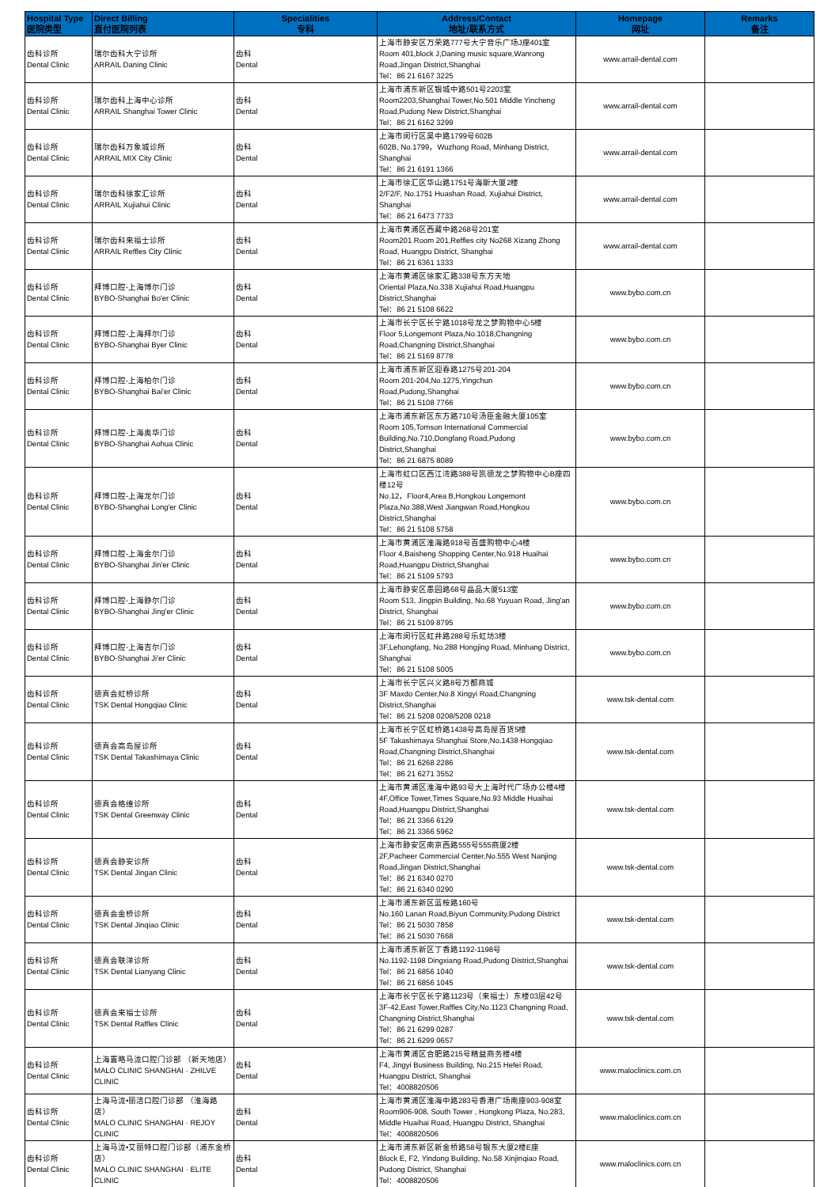| Hospital Type 医院类型 | Direct Billing 直付医院列表 | Specialities 专科 | Address/Contact 地址/联系方式 | Homepage 网址 | Remarks 备注 |
| --- | --- | --- | --- | --- | --- |
| 齿科诊所 Dental Clinic | 瑞尔齿科大宁诊所 ARRAIL Daning Clinic | 齿科 Dental | 上海市静安区万荣路777号大宁音乐广场J座401室 Room 401,block J,Daning music square,Wanrong Road,Jingan District,Shanghai Tel：86 21 6167 3225 | www.arrail-dental.com | |
| 齿科诊所 Dental Clinic | 瑞尔齿科上海中心诊所 ARRAIL Shanghai Tower Clinic | 齿科 Dental | 上海市浦东新区银城中路501号2203室 Room2203,Shanghai Tower,No.501 Middle Yincheng Road,Pudong New District,Shanghai Tel：86 21 6162 3299 | www.arrail-dental.com | |
| 齿科诊所 Dental Clinic | 瑞尔齿科万象城诊所 ARRAIL MIX City Clinic | 齿科 Dental | 上海市闵行区吴中路1799号602B 602B, No.1799，Wuzhong Road, Minhang District, Shanghai Tel：86 21 6191 1366 | www.arrail-dental.com | |
| 齿科诊所 Dental Clinic | 瑞尔齿科徐家汇诊所 ARRAIL Xujiahui Clinic | 齿科 Dental | 上海市徐汇区华山路1751号海斯大厦2楼 2/F2/F, No.1751 Huashan Road, Xujiahui District, Shanghai Tel：86 21 6473 7733 | www.arrail-dental.com | |
| 齿科诊所 Dental Clinic | 瑞尔齿科来福士诊所 ARRAIL Reffles City Clinic | 齿科 Dental | 上海市黄浦区西藏中路268号201室 Room201 Room 201,Reffles city No268 Xizang Zhong Road, Huangpu District, Shanghai Tel：86 21 6361 1333 | www.arrail-dental.com | |
| 齿科诊所 Dental Clinic | 拜博口腔-上海博尔门诊 BYBO-Shanghai Bo'er Clinic | 齿科 Dental | 上海市黄浦区徐家汇路338号东方天地 Oriental Plaza,No.338 Xujiahui Road,Huangpu District,Shanghai Tel：86 21 5108 6622 | www.bybo.com.cn | |
| 齿科诊所 Dental Clinic | 拜博口腔-上海拜尔门诊 BYBO-Shanghai Byer Clinic | 齿科 Dental | 上海市长宁区长宁路1018号龙之梦购物中心5楼 Floor 5,Longemont Plaza,No.1018,Changning Road,Changning District,Shanghai Tel：86 21 5169 8778 | www.bybo.com.cn | |
| 齿科诊所 Dental Clinic | 拜博口腔-上海柏尔门诊 BYBO-Shanghai Bai'er Clinic | 齿科 Dental | 上海市浦东新区迎春路1275号201-204 Room 201-204,No.1275,Yingchun Road,Pudong,Shanghai Tel：86 21 5108 7766 | www.bybo.com.cn | |
| 齿科诊所 Dental Clinic | 拜博口腔-上海奥华门诊 BYBO-Shanghai Aohua Clinic | 齿科 Dental | 上海市浦东新区东方路710号汤臣金融大厦105室 Room 105,Tomson International Commercial Building,No.710,Dongfang Road,Pudong District,Shanghai Tel：86 21 6875 8089 | www.bybo.com.cn | |
| 齿科诊所 Dental Clinic | 拜博口腔-上海龙尔门诊 BYBO-Shanghai Long'er Clinic | 齿科 Dental | 上海市虹口区西江湾路388号凯德龙之梦购物中心B座四楼12号 No.12，Floor4,Area B,Hongkou Longemont Plaza,No.388,West Jiangwan Road,Hongkou District,Shanghai Tel：86 21 5108 5758 | www.bybo.com.cn | |
| 齿科诊所 Dental Clinic | 拜博口腔-上海金尔门诊 BYBO-Shanghai Jin'er Clinic | 齿科 Dental | 上海市黄浦区淮海路918号百盛购物中心4楼 Floor 4,Baisheng Shopping Center,No.918 Huaihai Road,Huangpu District,Shanghai Tel：86 21 5109 5793 | www.bybo.com.cn | |
| 齿科诊所 Dental Clinic | 拜博口腔-上海静尔门诊 BYBO-Shanghai Jing'er Clinic | 齿科 Dental | 上海市静安区愚园路68号晶品大厦513室 Room 513, Jingpin Building, No.68 Yuyuan Road, Jing'an District, Shanghai Tel：86 21 5109 8795 | www.bybo.com.cn | |
| 齿科诊所 Dental Clinic | 拜博口腔-上海吉尔门诊 BYBO-Shanghai Ji'er Clinic | 齿科 Dental | 上海市闵行区虹井路288号乐虹坊3楼 3F,Lehongfang, No.288 Hongjing Road, Minhang District, Shanghai Tel：86 21 5108 5005 | www.bybo.com.cn | |
| 齿科诊所 Dental Clinic | 德真会虹桥诊所 TSK Dental Hongqiao Clinic | 齿科 Dental | 上海市长宁区兴义路8号万都商城 3F Maxdo Center,No.8 Xingyi Road,Changning District,Shanghai Tel：86 21 5208 0208/5208 0218 | www.tsk-dental.com | |
| 齿科诊所 Dental Clinic | 德真会高岛屋诊所 TSK Dental Takashimaya Clinic | 齿科 Dental | 上海市长宁区虹桥路1438号高岛屋百货5楼 5F Takashimaya Shanghai Store,No.1438 Hongqiao Road,Changning District,Shanghai Tel：86 21 6268 2286 Tel：86 21 6271 3552 | www.tsk-dental.com | |
| 齿科诊所 Dental Clinic | 德真会格维诊所 TSK Dental Greenway Clinic | 齿科 Dental | 上海市黄浦区淮海中路93号大上海时代广场办公楼4楼 4F,Office Tower,Times Square,No.93 Middle Huaihai Road,Huangpu District,Shanghai Tel：86 21 3366 6129 Tel：86 21 3366 5962 | www.tsk-dental.com | |
| 齿科诊所 Dental Clinic | 德真会静安诊所 TSK Dental Jingan Clinic | 齿科 Dental | 上海市静安区南京西路555号555商厦2楼 2F,Pacheer Commercial Center,No.555 West Nanjing Road,Jingan District,Shanghai Tel：86 21 6340 0270 Tel：86 21 6340 0290 | www.tsk-dental.com | |
| 齿科诊所 Dental Clinic | 德真会金桥诊所 TSK Dental Jinqiao Clinic | 齿科 Dental | 上海市浦东新区蓝桉路160号 No.160 Lanan Road,Biyun Community,Pudong District Tel：86 21 5030 7858 Tel：86 21 5030 7668 | www.tsk-dental.com | |
| 齿科诊所 Dental Clinic | 德真会联洋诊所 TSK Dental Lianyang Clinic | 齿科 Dental | 上海市浦东新区丁香路1192-1198号 No.1192-1198 Dingxiang Road,Pudong District,Shanghai Tel：86 21 6856 1040 Tel：86 21 6856 1045 | www.tsk-dental.com | |
| 齿科诊所 Dental Clinic | 德真会来福士诊所 TSK Dental Raffles Clinic | 齿科 Dental | 上海市长宁区长宁路1123号（来福士）东楼03层42号 3F-42,East Tower,Raffles City,No.1123 Changning Road, Changning District,Shanghai Tel：86 21 6299 0287 Tel：86 21 6299 0657 | www.tsk-dental.com | |
| 齿科诊所 Dental Clinic | 上海置略马泷口腔门诊部 （新天地店） MALO CLINIC SHANGHAI · ZHILVE CLINIC | 齿科 Dental | 上海市黄浦区合肥路215号精益商务楼4楼 F4, Jingyi Business Building, No.215 Hefei Road, Huangpu District, Shanghai Tel：4008820506 | www.maloclinics.com.cn | |
| 齿科诊所 Dental Clinic | 上海马泷•丽洁口腔门诊部 （淮海路店） MALO CLINIC SHANGHAI · REJOY CLINIC | 齿科 Dental | 上海市黄浦区淮海中路283号香港广场南座903-908室 Room906-908, South Tower , Hongkong Plaza, No.283, Middle Huaihai Road, Huangpu District, Shanghai Tel：4008820506 | www.maloclinics.com.cn | |
| 齿科诊所 Dental Clinic | 上海马泷•艾丽特口腔门诊部（浦东金桥店） MALO CLINIC SHANGHAI · ELITE CLINIC | 齿科 Dental | 上海市浦东新区新金桥路58号银东大厦2楼E座 Block E, F2, Yindong Building, No.58 Xinjinqiao Road, Pudong District, Shanghai Tel：4008820506 | www.maloclinics.com.cn | |